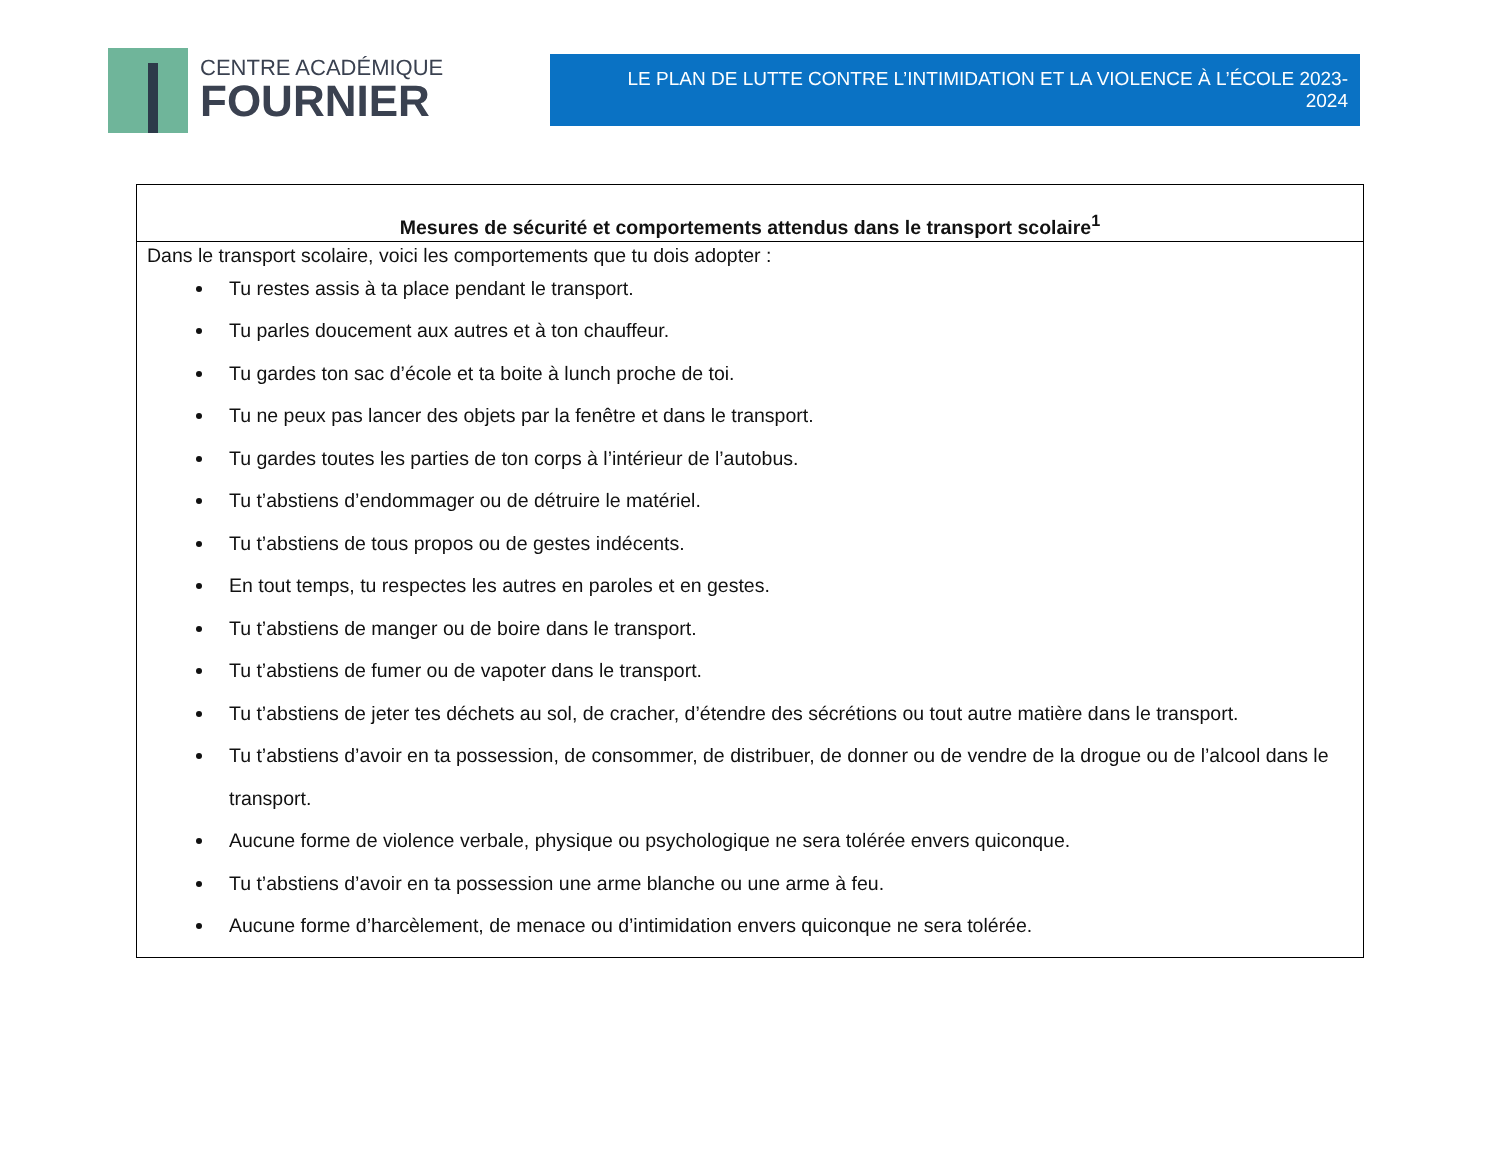CENTRE ACADÉMIQUE
FOURNIER
LE PLAN DE LUTTE CONTRE L’INTIMIDATION ET LA VIOLENCE À L’ÉCOLE 2023-2024
| Mesures de sécurité et comportements attendus dans le transport scolaire<sup>1</sup> |
| --- |
| Dans le transport scolaire, voici les comportements que tu dois adopter : Tu restes assis à ta place pendant le transport. Tu parles doucement aux autres et à ton chauffeur. Tu gardes ton sac d’école et ta boite à lunch proche de toi. Tu ne peux pas lancer des objets par la fenêtre et dans le transport. Tu gardes toutes les parties de ton corps à l’intérieur de l’autobus. Tu t’abstiens d’endommager ou de détruire le matériel. Tu t’abstiens de tous propos ou de gestes indécents. En tout temps, tu respectes les autres en paroles et en gestes. Tu t’abstiens de manger ou de boire dans le transport. Tu t’abstiens de fumer ou de vapoter dans le transport. Tu t’abstiens de jeter tes déchets au sol, de cracher, d’étendre des sécrétions ou tout autre matière dans le transport. Tu t’abstiens d’avoir en ta possession, de consommer, de distribuer, de donner ou de vendre de la drogue ou de l’alcool dans le transport. Aucune forme de violence verbale, physique ou psychologique ne sera tolérée envers quiconque. Tu t’abstiens d’avoir en ta possession une arme blanche ou une arme à feu. Aucune forme d’harcèlement, de menace ou d’intimidation envers quiconque ne sera tolérée. |